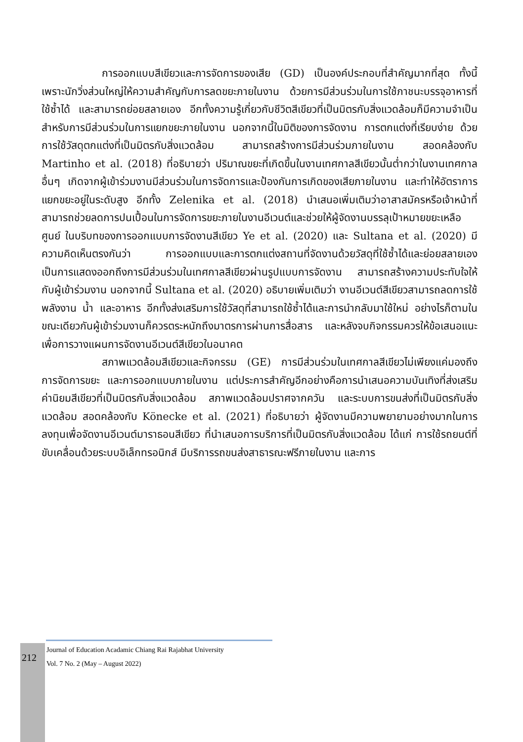การออกแบบสีเขียวและการจัดการของเสีย (GD) เป็นองค์ประกอบที่สำคัญมากที่สุด ทั้งนี้เพราะนักวิ่งส่วนใหญ่ให้ความสำคัญกับการลดขยะภายในงาน ด้วยการมีส่วนร่วมในการใช้ภาชนะบรรจุอาหารที่ใช้ซ้ำได้ และสามารถย่อยสลายเอง อีกทั้งความรู้เกี่ยวกับชีวิตสีเขียวที่เป็นมิตรกับสิ่งแวดล้อมก็มีความจำเป็นสำหรับการมีส่วนร่วมในการแยกขยะภายในงาน นอกจากนี้ในมิติของการจัดงาน การตกแต่งที่เรียบง่าย ด้วยการใช้วัสดุตกแต่งที่เป็นมิตรกับสิ่งแวดล้อม สามารถสร้างการมีส่วนร่วมภายในงาน สอดคล้องกับ Martinho et al. (2018) ที่อธิบายว่า ปริมาณขยะที่เกิดขึ้นในงานเทศกาลสีเขียวนั้นต่ำกว่าในงานเทศกาลอื่นๆ เกิดจากผู้เข้าร่วมงานมีส่วนร่วมในการจัดการและป้องกันการเกิดของเสียภายในงาน และทำให้อัตราการแยกขยะอยู่ในระดับสูง อีกทั้ง Zelenika et al. (2018) นำเสนอเพิ่มเติมว่าอาสาสมัครหรือเจ้าหน้าที่สามารถช่วยลดการปนเปื้อนในการจัดการขยะภายในงานอีเวนต์และช่วยให้ผู้จัดงานบรรลุเป้าหมายขยะเหลือศูนย์ ในบริบทของการออกแบบการจัดงานสีเขียว Ye et al. (2020) และ Sultana et al. (2020) มีความคิดเห็นตรงกันว่า การออกแบบและการตกแต่งสถานที่จัดงานด้วยวัสดุที่ใช้ซ้ำได้และย่อยสลายเอง เป็นการแสดงออกถึงการมีส่วนร่วมในเทศกาลสีเขียวผ่านรูปแบบการจัดงาน สามารถสร้างความประทับใจให้กับผู้เข้าร่วมงาน นอกจากนี้ Sultana et al. (2020) อธิบายเพิ่มเติมว่า งานอีเวนต์สีเขียวสามารถลดการใช้พลังงาน น้ำ และอาหาร อีกทั้งส่งเสริมการใช้วัสดุที่สามารถใช้ซ้ำได้และการนำกลับมาใช้ใหม่ อย่างไรก็ตามในขณะเดียวกันผู้เข้าร่วมงานก็ควรตระหนักถึงมาตรการผ่านการสื่อสาร และหลังจบกิจกรรมควรให้ข้อเสนอแนะ เพื่อการวางแผนการจัดงานอีเวนต์สีเขียวในอนาคต
สภาพแวดล้อมสีเขียวและกิจกรรม (GE) การมีส่วนร่วมในเทศกาลสีเขียวไม่เพียงแค่มองถึงการจัดการขยะ และการออกแบบภายในงาน แต่ประการสำคัญอีกอย่างคือการนำเสนอความบันเทิงที่ส่งเสริมค่านิยมสีเขียวที่เป็นมิตรกับสิ่งแวดล้อม สภาพแวดล้อมปราศจากควัน และระบบการขนส่งที่เป็นมิตรกับสิ่งแวดล้อม สอดคล้องกับ Könecke et al. (2021) ที่อธิบายว่า ผู้จัดงานมีความพยายามอย่างมากในการลงทุนเพื่อจัดงานอีเวนต์มาราธอนสีเขียว ที่นำเสนอการบริการที่เป็นมิตรกับสิ่งแวดล้อม ได้แก่ การใช้รถยนต์ที่ขับเคลื่อนด้วยระบบอิเล็กทรอนิกส์ มีบริการรถขนส่งสาธารณะฟรีภายในงาน และการ
212
Journal of Education Acadamic Chiang Rai Rajabhat University
Vol. 7 No. 2 (May – August 2022)